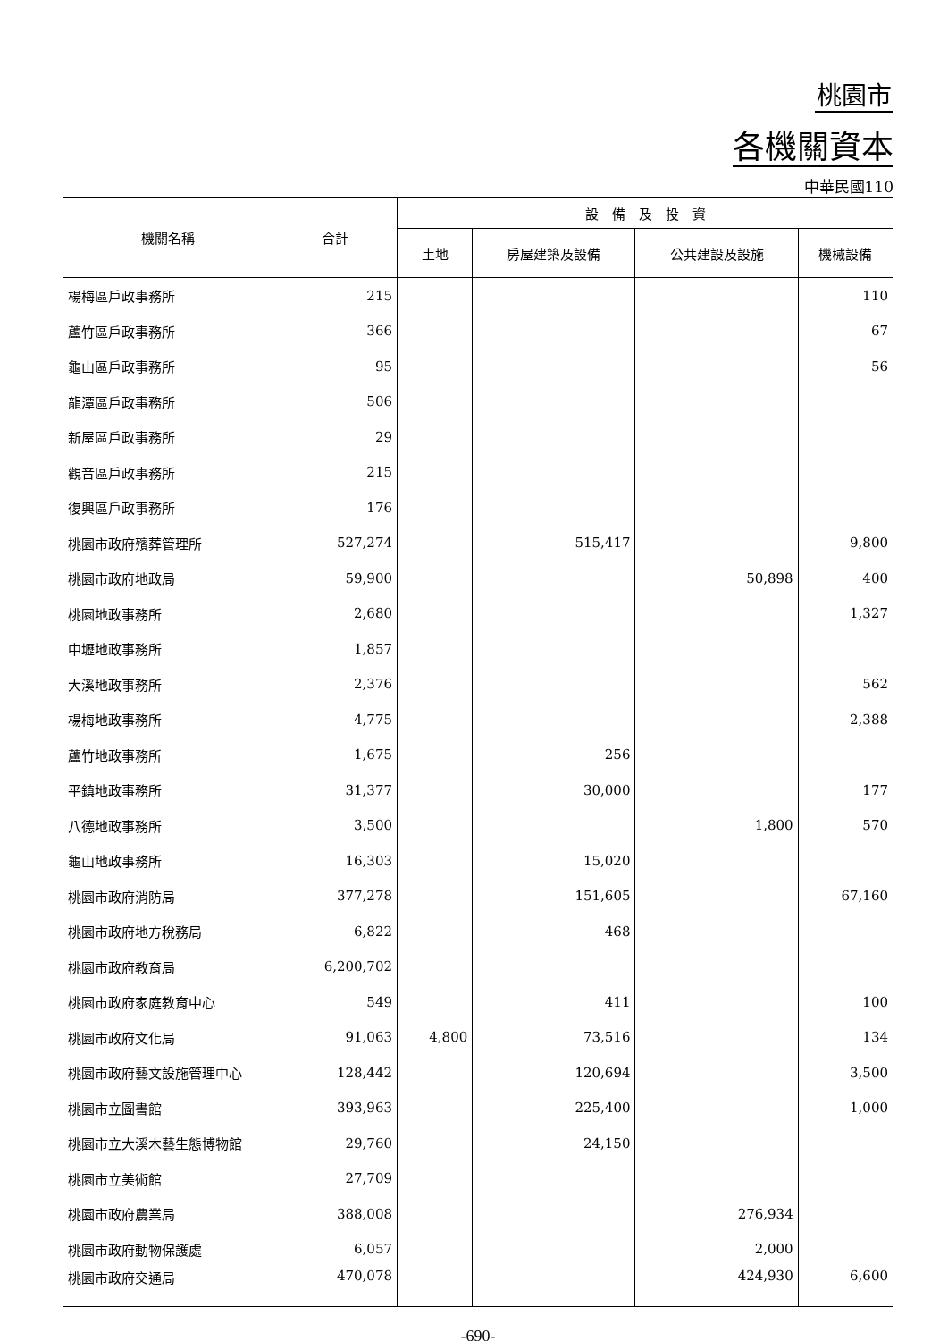桃園市
各機關資本
中華民國110
| 機關名稱 | 合計 | 設 備 及 投 資 | | | |
| --- | --- | --- | --- | --- | --- |
| | | 土地 | 房屋建築及設備 | 公共建設及設施 | 機械設備 |
| 楊梅區戶政事務所 | 215 | | | | 110 |
| 蘆竹區戶政事務所 | 366 | | | | 67 |
| 龜山區戶政事務所 | 95 | | | | 56 |
| 龍潭區戶政事務所 | 506 | | | | |
| 新屋區戶政事務所 | 29 | | | | |
| 觀音區戶政事務所 | 215 | | | | |
| 復興區戶政事務所 | 176 | | | | |
| 桃園市政府殯葬管理所 | 527,274 | | 515,417 | | 9,800 |
| 桃園市政府地政局 | 59,900 | | | 50,898 | 400 |
| 桃園地政事務所 | 2,680 | | | | 1,327 |
| 中壢地政事務所 | 1,857 | | | | |
| 大溪地政事務所 | 2,376 | | | | 562 |
| 楊梅地政事務所 | 4,775 | | | | 2,388 |
| 蘆竹地政事務所 | 1,675 | | 256 | | |
| 平鎮地政事務所 | 31,377 | | 30,000 | | 177 |
| 八德地政事務所 | 3,500 | | | 1,800 | 570 |
| 龜山地政事務所 | 16,303 | | 15,020 | | |
| 桃園市政府消防局 | 377,278 | | 151,605 | | 67,160 |
| 桃園市政府地方稅務局 | 6,822 | | 468 | | |
| 桃園市政府教育局 | 6,200,702 | | | | |
| 桃園市政府家庭教育中心 | 549 | | 411 | | 100 |
| 桃園市政府文化局 | 91,063 | 4,800 | 73,516 | | 134 |
| 桃園市政府藝文設施管理中心 | 128,442 | | 120,694 | | 3,500 |
| 桃園市立圖書館 | 393,963 | | 225,400 | | 1,000 |
| 桃園市立大溪木藝生態博物館 | 29,760 | | 24,150 | | |
| 桃園市立美術館 | 27,709 | | | | |
| 桃園市政府農業局 | 388,008 | | | 276,934 | |
| 桃園市政府動物保護處 | 6,057 | | | 2,000 | |
| 桃園市政府交通局 | 470,078 | | | 424,930 | 6,600 |
-690-